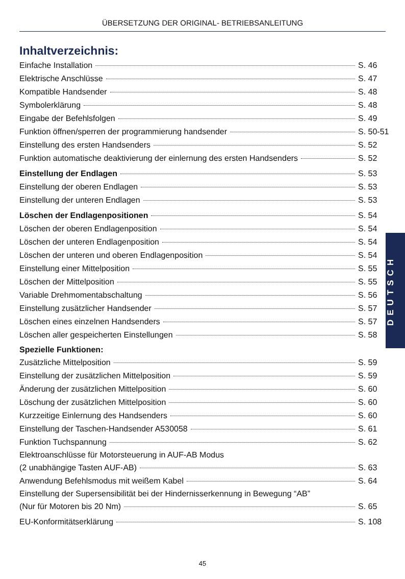ÜBERSETZUNG DER ORIGINAL- BETRIEBSANLEITUNG
Inhaltverzeichnis:
Einfache Installation S. 46
Elektrische Anschlüsse S. 47
Kompatible Handsender S. 48
Symbolerklärung S. 48
Eingabe der Befehlsfolgen S. 49
Funktion öffnen/sperren der programmierung handsender S. 50-51
Einstellung des ersten Handsenders S. 52
Funktion automatische deaktivierung der einlernung des ersten Handsenders S. 52
Einstellung der Endlagen S. 53
Einstellung der oberen Endlagen S. 53
Einstellung der unteren Endlagen S. 53
Löschen der Endlagenpositionen S. 54
Löschen der oberen Endlagenposition S. 54
Löschen der unteren Endlagenposition S. 54
Löschen der unteren und oberen Endlagenposition S. 54
Einstellung einer Mittelposition S. 55
Löschen der Mittelposition S. 55
Variable Drehmomentabschaltung S. 56
Einstellung zusätzlicher Handsender S. 57
Löschen eines einzelnen Handsenders S. 57
Löschen aller gespeicherten Einstellungen S. 58
Spezielle Funktionen:
Zusätzliche Mittelposition S. 59
Einstellung der zusätzlichen Mittelposition S. 59
Änderung der zusätzlichen Mittelposition S. 60
Löschung der zusätzlichen Mittelposition S. 60
Kurzzeitige Einlernung des Handsenders S. 60
Einstellung der Taschen-Handsender A530058 S. 61
Funktion Tuchspannung S. 62
Elektroanschlüsse für Motorsteuerung in AUF-AB Modus
(2 unabhängige Tasten AUF-AB) S. 63
Anwendung Befehlsmodus mit weißem Kabel S. 64
Einstellung der Supersensibilität bei der Hindernisserkennung in Bewegung “AB”
(Nur für Motoren bis 20 Nm) S. 65
EU-Konformitätserklärung S. 108
DEUTSCH
45